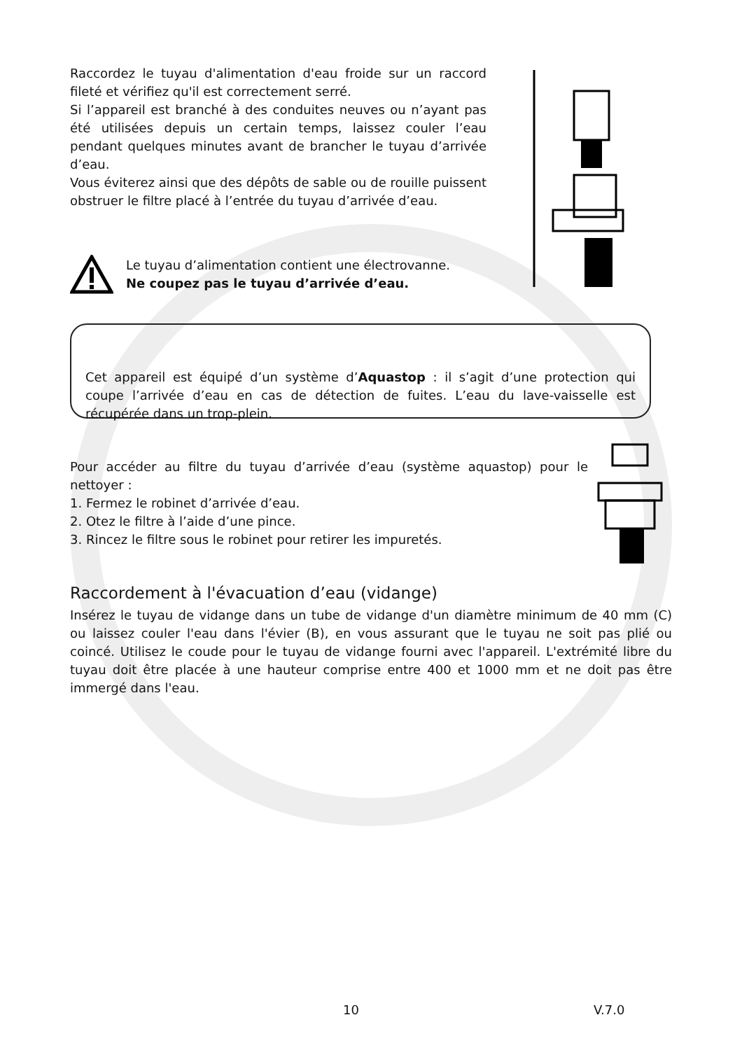Raccordez le tuyau d'alimentation d'eau froide sur un raccord fileté et vérifiez qu'il est correctement serré.
Si l’appareil est branché à des conduites neuves ou n’ayant pas été utilisées depuis un certain temps, laissez couler l’eau pendant quelques minutes avant de brancher le tuyau d’arrivée d’eau.
Vous éviterez ainsi que des dépôts de sable ou de rouille puissent obstruer le filtre placé à l’entrée du tuyau d’arrivée d’eau.
Le tuyau d’alimentation contient une électrovanne.
Ne coupez pas le tuyau d’arrivée d’eau.
Cet appareil est équipé d’un système d’Aquastop : il s’agit d’une protection qui coupe l’arrivée d’eau en cas de détection de fuites. L’eau du lave-vaisselle est récupérée dans un trop-plein.
Pour accéder au filtre du tuyau d’arrivée d’eau (système aquastop) pour le nettoyer :
1. Fermez le robinet d’arrivée d’eau.
2. Otez le filtre à l’aide d’une pince.
3. Rincez le filtre sous le robinet pour retirer les impuretés.
Raccordement à l'évacuation d’eau (vidange)
Insérez le tuyau de vidange dans un tube de vidange d'un diamètre minimum de 40 mm (C) ou laissez couler l'eau dans l'évier (B), en vous assurant que le tuyau ne soit pas plié ou coincé. Utilisez le coude pour le tuyau de vidange fourni avec l'appareil. L'extrémité libre du tuyau doit être placée à une hauteur comprise entre 400 et 1000 mm et ne doit pas être immergé dans l'eau.
10 V.7.0